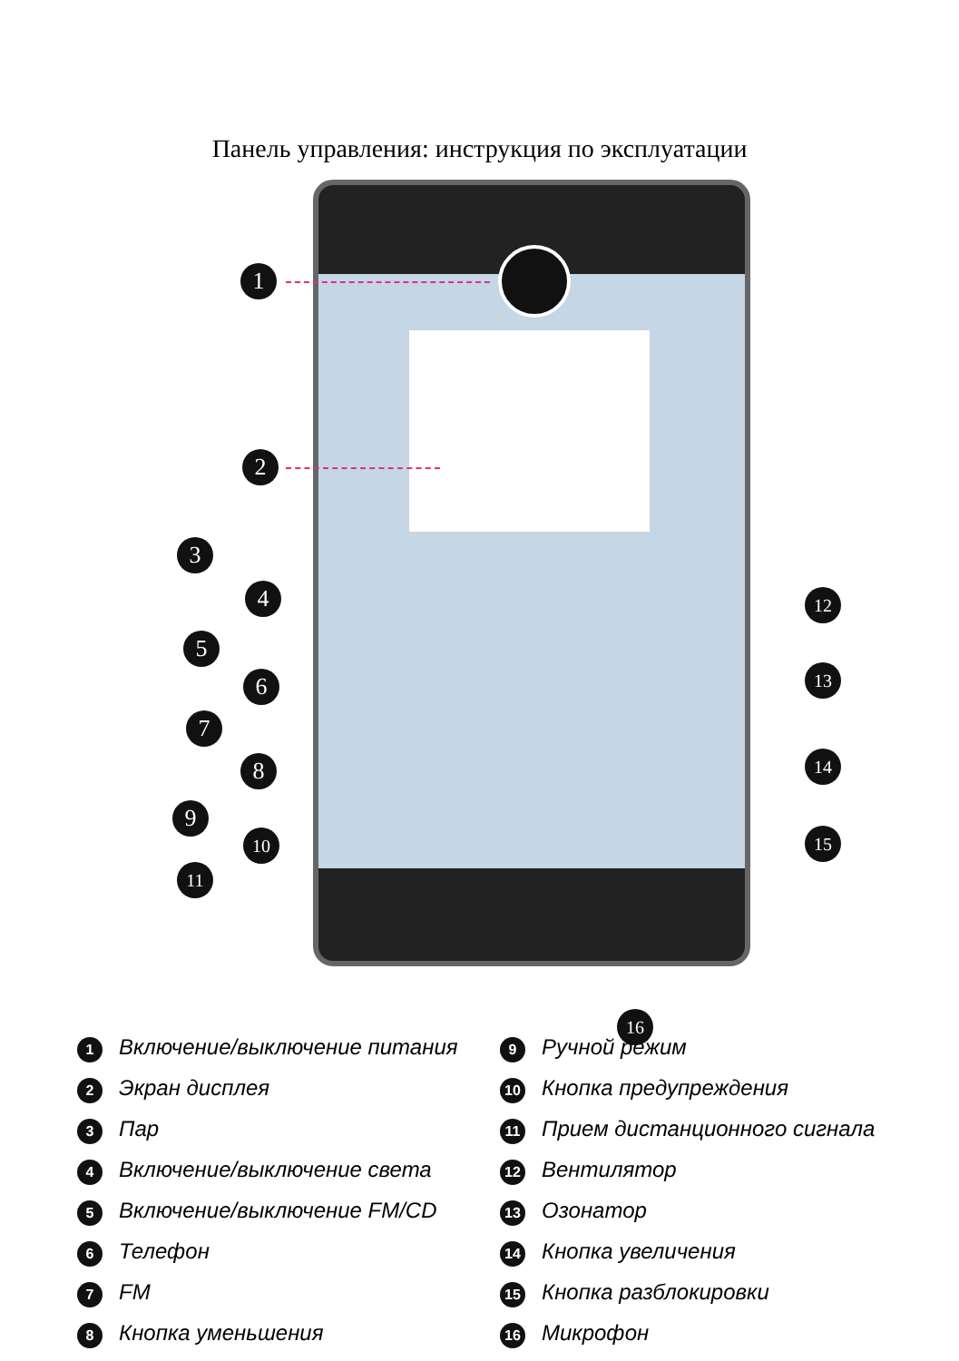Панель управления: инструкция по эксплуатации
1
2
3
4
5
6
7
8
9
10
11
12
13
14
15
16
1 Включение/выключение питания
2 Экран дисплея
3 Пар
4 Включение/выключение света
5 Включение/выключение FM/CD
6 Телефон
7 FM
8 Кнопка уменьшения
9 Ручной режим
10 Кнопка предупреждения
11 Прием дистанционного сигнала
12 Вентилятор
13 Озонатор
14 Кнопка увеличения
15 Кнопка разблокировки
16 Микрофон